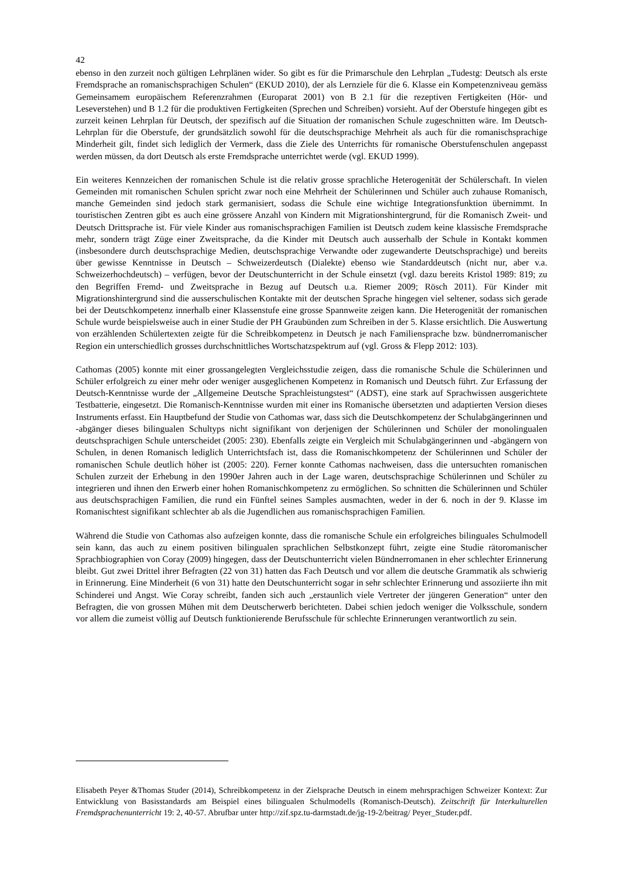42
ebenso in den zurzeit noch gültigen Lehrplänen wider. So gibt es für die Primarschule den Lehrplan „Tudestg: Deutsch als erste Fremdsprache an romanischsprachigen Schulen“ (EKUD 2010), der als Lernziele für die 6. Klasse ein Kompetenzniveau gemäss Gemeinsamem europäischem Referenzrahmen (Europarat 2001) von B 2.1 für die rezeptiven Fertigkeiten (Hör- und Leseverstehen) und B 1.2 für die produktiven Fertigkeiten (Sprechen und Schreiben) vorsieht. Auf der Oberstufe hingegen gibt es zurzeit keinen Lehrplan für Deutsch, der spezifisch auf die Situation der romanischen Schule zugeschnitten wäre. Im Deutsch-Lehrplan für die Oberstufe, der grundsätzlich sowohl für die deutschsprachige Mehrheit als auch für die romanischsprachige Minderheit gilt, findet sich lediglich der Vermerk, dass die Ziele des Unterrichts für romanische Oberstufenschulen angepasst werden müssen, da dort Deutsch als erste Fremdsprache unterrichtet werde (vgl. EKUD 1999).
Ein weiteres Kennzeichen der romanischen Schule ist die relativ grosse sprachliche Heterogenität der Schülerschaft. In vielen Gemeinden mit romanischen Schulen spricht zwar noch eine Mehrheit der Schülerinnen und Schüler auch zuhause Romanisch, manche Gemeinden sind jedoch stark germanisiert, sodass die Schule eine wichtige Integrationsfunktion übernimmt. In touristischen Zentren gibt es auch eine grössere Anzahl von Kindern mit Migrationshintergrund, für die Romanisch Zweit- und Deutsch Drittsprache ist. Für viele Kinder aus romanischsprachigen Familien ist Deutsch zudem keine klassische Fremdsprache mehr, sondern trägt Züge einer Zweitsprache, da die Kinder mit Deutsch auch ausserhalb der Schule in Kontakt kommen (insbesondere durch deutschsprachige Medien, deutschsprachige Verwandte oder zugewanderte Deutschsprachige) und bereits über gewisse Kenntnisse in Deutsch – Schweizerdeutsch (Dialekte) ebenso wie Standarddeutsch (nicht nur, aber v.a. Schweizerhochdeutsch) – verfügen, bevor der Deutschunterricht in der Schule einsetzt (vgl. dazu bereits Kristol 1989: 819; zu den Begriffen Fremd- und Zweitsprache in Bezug auf Deutsch u.a. Riemer 2009; Rösch 2011). Für Kinder mit Migrationshintergrund sind die ausserschulischen Kontakte mit der deutschen Sprache hingegen viel seltener, sodass sich gerade bei der Deutschkompetenz innerhalb einer Klassenstufe eine grosse Spannweite zeigen kann. Die Heterogenität der romanischen Schule wurde beispielsweise auch in einer Studie der PH Graubünden zum Schreiben in der 5. Klasse ersichtlich. Die Auswertung von erzählenden Schülertexten zeigte für die Schreibkompetenz in Deutsch je nach Familiensprache bzw. bündnerromanischer Region ein unterschiedlich grosses durchschnittliches Wortschatzspektrum auf (vgl. Gross & Flepp 2012: 103).
Cathomas (2005) konnte mit einer grossangelegten Vergleichsstudie zeigen, dass die romanische Schule die Schülerinnen und Schüler erfolgreich zu einer mehr oder weniger ausgeglichenen Kompetenz in Romanisch und Deutsch führt. Zur Erfassung der Deutsch-Kenntnisse wurde der „Allgemeine Deutsche Sprachleistungstest“ (ADST), eine stark auf Sprachwissen ausgerichtete Testbatterie, eingesetzt. Die Romanisch-Kenntnisse wurden mit einer ins Romanische übersetzten und adaptierten Version dieses Instruments erfasst. Ein Hauptbefund der Studie von Cathomas war, dass sich die Deutschkompetenz der Schulabgängerinnen und -abgänger dieses bilingualen Schultyps nicht signifikant von derjenigen der Schülerinnen und Schüler der monolingualen deutschsprachigen Schule unterscheidet (2005: 230). Ebenfalls zeigte ein Vergleich mit Schulabgängerinnen und -abgängern von Schulen, in denen Romanisch lediglich Unterrichtsfach ist, dass die Romanischkompetenz der Schülerinnen und Schüler der romanischen Schule deutlich höher ist (2005: 220). Ferner konnte Cathomas nachweisen, dass die untersuchten romanischen Schulen zurzeit der Erhebung in den 1990er Jahren auch in der Lage waren, deutschsprachige Schülerinnen und Schüler zu integrieren und ihnen den Erwerb einer hohen Romanischkompetenz zu ermöglichen. So schnitten die Schülerinnen und Schüler aus deutschsprachigen Familien, die rund ein Fünftel seines Samples ausmachten, weder in der 6. noch in der 9. Klasse im Romanischtest signifikant schlechter ab als die Jugendlichen aus romanischsprachigen Familien.
Während die Studie von Cathomas also aufzeigen konnte, dass die romanische Schule ein erfolgreiches bilinguales Schulmodell sein kann, das auch zu einem positiven bilingualen sprachlichen Selbstkonzept führt, zeigte eine Studie rätoromanischer Sprachbiographien von Coray (2009) hingegen, dass der Deutschunterricht vielen Bündnerromanen in eher schlechter Erinnerung bleibt. Gut zwei Drittel ihrer Befragten (22 von 31) hatten das Fach Deutsch und vor allem die deutsche Grammatik als schwierig in Erinnerung. Eine Minderheit (6 von 31) hatte den Deutschunterricht sogar in sehr schlechter Erinnerung und assoziierte ihn mit Schinderei und Angst. Wie Coray schreibt, fanden sich auch „erstaunlich viele Vertreter der jüngeren Generation“ unter den Befragten, die von grossen Mühen mit dem Deutscherwerb berichteten. Dabei schien jedoch weniger die Volksschule, sondern vor allem die zumeist völlig auf Deutsch funktionierende Berufsschule für schlechte Erinnerungen verantwortlich zu sein.
Elisabeth Peyer &Thomas Studer (2014), Schreibkompetenz in der Zielsprache Deutsch in einem mehrsprachigen Schweizer Kontext: Zur Entwicklung von Basisstandards am Beispiel eines bilingualen Schulmodells (Romanisch-Deutsch). Zeitschrift für Interkulturellen Fremdsprachenunterricht 19: 2, 40-57. Abrufbar unter http://zif.spz.tu-darmstadt.de/jg-19-2/beitrag/ Peyer_Studer.pdf.